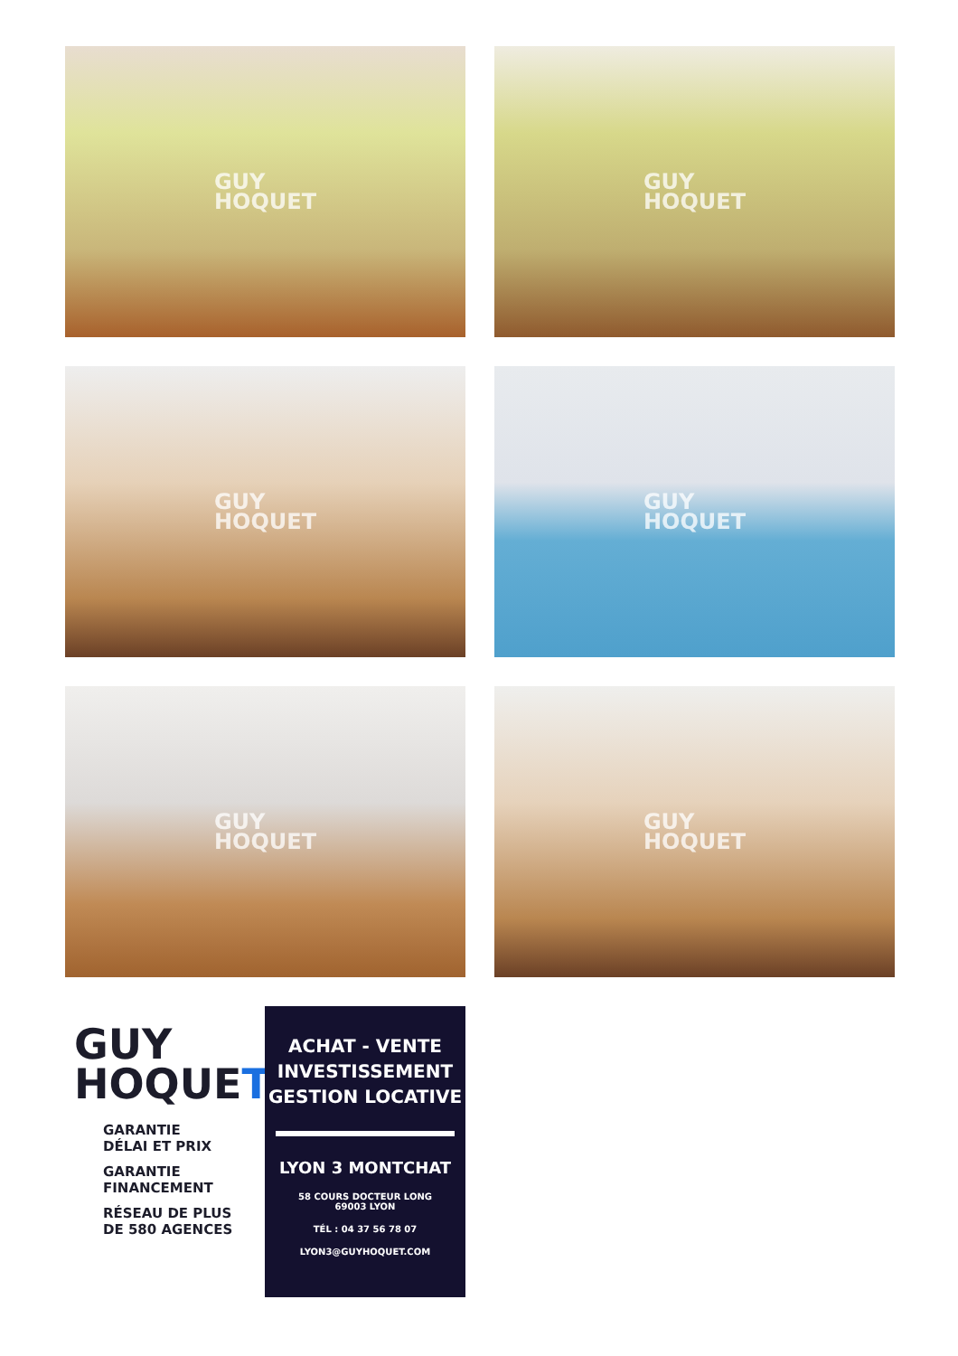GUY
HOQUET
GUY
HOQUET
GUY
HOQUET
GUY
HOQUET
GUY
HOQUET
GUY
HOQUET
GUY
HOQUET
GARANTIE
DÉLAI ET PRIX
GARANTIE
FINANCEMENT
RÉSEAU DE PLUS
DE 580 AGENCES
ACHAT - VENTE
INVESTISSEMENT
GESTION LOCATIVE
LYON 3 MONTCHAT
58 COURS DOCTEUR LONG
69003 LYON
TÉL : 04 37 56 78 07
LYON3@GUYHOQUET.COM